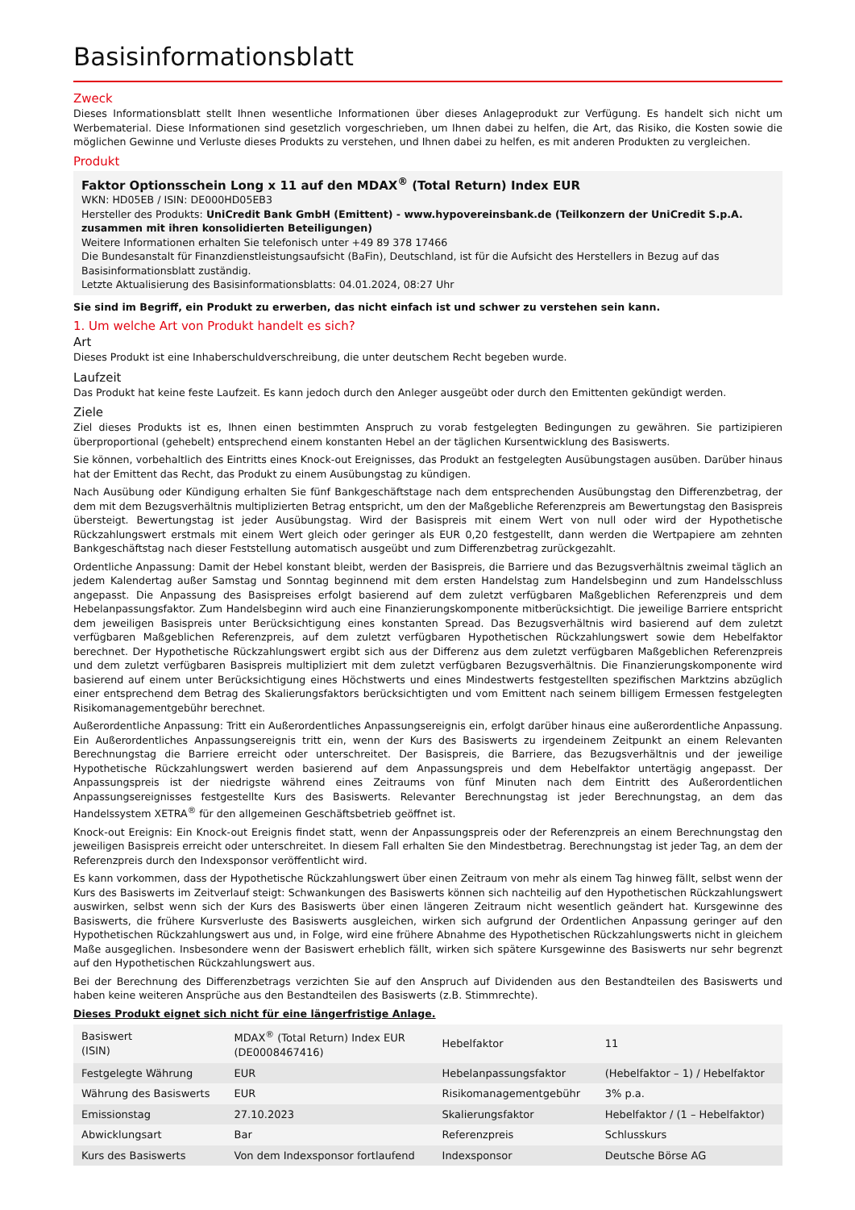Basisinformationsblatt
Zweck
Dieses Informationsblatt stellt Ihnen wesentliche Informationen über dieses Anlageprodukt zur Verfügung. Es handelt sich nicht um Werbematerial. Diese Informationen sind gesetzlich vorgeschrieben, um Ihnen dabei zu helfen, die Art, das Risiko, die Kosten sowie die möglichen Gewinne und Verluste dieses Produkts zu verstehen, und Ihnen dabei zu helfen, es mit anderen Produkten zu vergleichen.
Produkt
Faktor Optionsschein Long x 11 auf den MDAX<sup>®</sup> (Total Return) Index EUR
WKN: HD05EB / ISIN: DE000HD05EB3
Hersteller des Produkts: UniCredit Bank GmbH (Emittent) - www.hypovereinsbank.de (Teilkonzern der UniCredit S.p.A. zusammen mit ihren konsolidierten Beteiligungen)
Weitere Informationen erhalten Sie telefonisch unter +49 89 378 17466
Die Bundesanstalt für Finanzdienstleistungsaufsicht (BaFin), Deutschland, ist für die Aufsicht des Herstellers in Bezug auf das Basisinformationsblatt zuständig.
Letzte Aktualisierung des Basisinformationsblatts: 04.01.2024, 08:27 Uhr
Sie sind im Begriff, ein Produkt zu erwerben, das nicht einfach ist und schwer zu verstehen sein kann.
1. Um welche Art von Produkt handelt es sich?
Art
Dieses Produkt ist eine Inhaberschuldverschreibung, die unter deutschem Recht begeben wurde.
Laufzeit
Das Produkt hat keine feste Laufzeit. Es kann jedoch durch den Anleger ausgeübt oder durch den Emittenten gekündigt werden.
Ziele
Ziel dieses Produkts ist es, Ihnen einen bestimmten Anspruch zu vorab festgelegten Bedingungen zu gewähren. Sie partizipieren überproportional (gehebelt) entsprechend einem konstanten Hebel an der täglichen Kursentwicklung des Basiswerts.
Sie können, vorbehaltlich des Eintritts eines Knock-out Ereignisses, das Produkt an festgelegten Ausübungstagen ausüben. Darüber hinaus hat der Emittent das Recht, das Produkt zu einem Ausübungstag zu kündigen.
Nach Ausübung oder Kündigung erhalten Sie fünf Bankgeschäftstage nach dem entsprechenden Ausübungstag den Differenzbetrag, der dem mit dem Bezugsverhältnis multiplizierten Betrag entspricht, um den der Maßgebliche Referenzpreis am Bewertungstag den Basispreis übersteigt. Bewertungstag ist jeder Ausübungstag. Wird der Basispreis mit einem Wert von null oder wird der Hypothetische Rückzahlungswert erstmals mit einem Wert gleich oder geringer als EUR 0,20 festgestellt, dann werden die Wertpapiere am zehnten Bankgeschäftstag nach dieser Feststellung automatisch ausgeübt und zum Differenzbetrag zurückgezahlt.
Ordentliche Anpassung: Damit der Hebel konstant bleibt, werden der Basispreis, die Barriere und das Bezugsverhältnis zweimal täglich an jedem Kalendertag außer Samstag und Sonntag beginnend mit dem ersten Handelstag zum Handelsbeginn und zum Handelsschluss angepasst. Die Anpassung des Basispreises erfolgt basierend auf dem zuletzt verfügbaren Maßgeblichen Referenzpreis und dem Hebelanpassungsfaktor. Zum Handelsbeginn wird auch eine Finanzierungskomponente mitberücksichtigt. Die jeweilige Barriere entspricht dem jeweiligen Basispreis unter Berücksichtigung eines konstanten Spread. Das Bezugsverhältnis wird basierend auf dem zuletzt verfügbaren Maßgeblichen Referenzpreis, auf dem zuletzt verfügbaren Hypothetischen Rückzahlungswert sowie dem Hebelfaktor berechnet. Der Hypothetische Rückzahlungswert ergibt sich aus der Differenz aus dem zuletzt verfügbaren Maßgeblichen Referenzpreis und dem zuletzt verfügbaren Basispreis multipliziert mit dem zuletzt verfügbaren Bezugsverhältnis. Die Finanzierungskomponente wird basierend auf einem unter Berücksichtigung eines Höchstwerts und eines Mindestwerts festgestellten spezifischen Marktzins abzüglich einer entsprechend dem Betrag des Skalierungsfaktors berücksichtigten und vom Emittent nach seinem billigem Ermessen festgelegten Risikomanagementgebühr berechnet.
Außerordentliche Anpassung: Tritt ein Außerordentliches Anpassungsereignis ein, erfolgt darüber hinaus eine außerordentliche Anpassung. Ein Außerordentliches Anpassungsereignis tritt ein, wenn der Kurs des Basiswerts zu irgendeinem Zeitpunkt an einem Relevanten Berechnungstag die Barriere erreicht oder unterschreitet. Der Basispreis, die Barriere, das Bezugsverhältnis und der jeweilige Hypothetische Rückzahlungswert werden basierend auf dem Anpassungspreis und dem Hebelfaktor untertägig angepasst. Der Anpassungspreis ist der niedrigste während eines Zeitraums von fünf Minuten nach dem Eintritt des Außerordentlichen Anpassungsereignisses festgestellte Kurs des Basiswerts. Relevanter Berechnungstag ist jeder Berechnungstag, an dem das Handelssystem XETRA<sup>®</sup> für den allgemeinen Geschäftsbetrieb geöffnet ist.
Knock-out Ereignis: Ein Knock-out Ereignis findet statt, wenn der Anpassungspreis oder der Referenzpreis an einem Berechnungstag den jeweiligen Basispreis erreicht oder unterschreitet. In diesem Fall erhalten Sie den Mindestbetrag. Berechnungstag ist jeder Tag, an dem der Referenzpreis durch den Indexsponsor veröffentlicht wird.
Es kann vorkommen, dass der Hypothetische Rückzahlungswert über einen Zeitraum von mehr als einem Tag hinweg fällt, selbst wenn der Kurs des Basiswerts im Zeitverlauf steigt: Schwankungen des Basiswerts können sich nachteilig auf den Hypothetischen Rückzahlungswert auswirken, selbst wenn sich der Kurs des Basiswerts über einen längeren Zeitraum nicht wesentlich geändert hat. Kursgewinne des Basiswerts, die frühere Kursverluste des Basiswerts ausgleichen, wirken sich aufgrund der Ordentlichen Anpassung geringer auf den Hypothetischen Rückzahlungswert aus und, in Folge, wird eine frühere Abnahme des Hypothetischen Rückzahlungswerts nicht in gleichem Maße ausgeglichen. Insbesondere wenn der Basiswert erheblich fällt, wirken sich spätere Kursgewinne des Basiswerts nur sehr begrenzt auf den Hypothetischen Rückzahlungswert aus.
Bei der Berechnung des Differenzbetrags verzichten Sie auf den Anspruch auf Dividenden aus den Bestandteilen des Basiswerts und haben keine weiteren Ansprüche aus den Bestandteilen des Basiswerts (z.B. Stimmrechte).
Dieses Produkt eignet sich nicht für eine längerfristige Anlage.
| Basiswert (ISIN) | MDAX<sup>®</sup> (Total Return) Index EUR (DE0008467416) | Hebelfaktor | 11 |
| Festgelegte Währung | EUR | Hebelanpassungsfaktor | (Hebelfaktor – 1) / Hebelfaktor |
| Währung des Basiswerts | EUR | Risikomanagementgebühr | 3% p.a. |
| Emissionstag | 27.10.2023 | Skalierungsfaktor | Hebelfaktor / (1 – Hebelfaktor) |
| Abwicklungsart | Bar | Referenzpreis | Schlusskurs |
| Kurs des Basiswerts | Von dem Indexsponsor fortlaufend | Indexsponsor | Deutsche Börse AG |